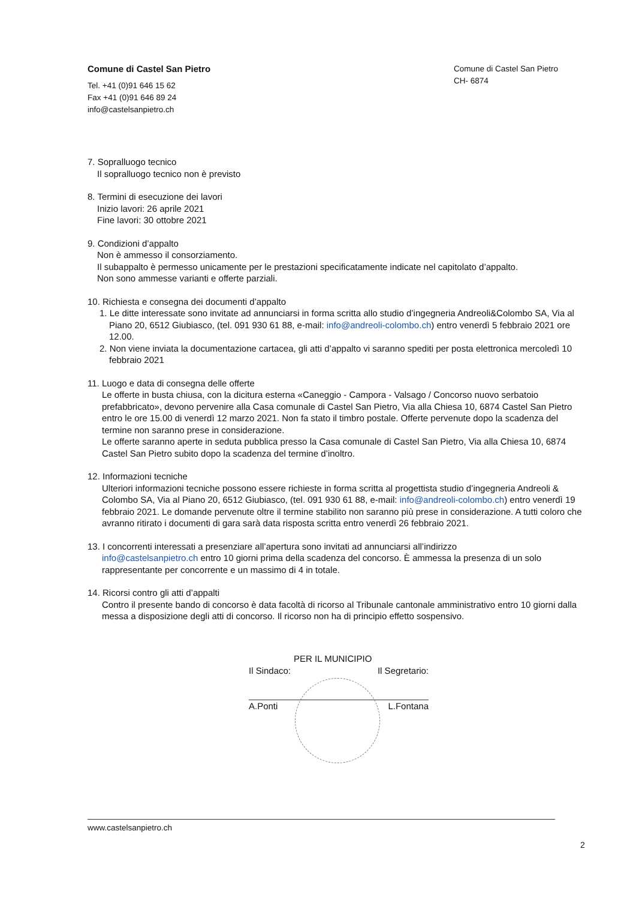Comune di Castel San Pietro
Tel. +41 (0)91 646 15 62
Fax +41 (0)91 646 89 24
info@castelsanpietro.ch
Comune di Castel San Pietro
CH- 6874
7. Sopralluogo tecnico
Il sopralluogo tecnico non è previsto
8. Termini di esecuzione dei lavori
Inizio lavori: 26 aprile 2021
Fine lavori: 30 ottobre 2021
9. Condizioni d’appalto
Non è ammesso il consorziamento.
Il subappalto è permesso unicamente per le prestazioni specificatamente indicate nel capitolato d’appalto.
Non sono ammesse varianti e offerte parziali.
10. Richiesta e consegna dei documenti d’appalto
1. Le ditte interessate sono invitate ad annunciarsi in forma scritta allo studio d’ingegneria Andreoli&Colombo SA, Via al Piano 20, 6512 Giubiasco, (tel. 091 930 61 88, e-mail: info@andreoli-colombo.ch) entro venerdì 5 febbraio 2021 ore 12.00.
2. Non viene inviata la documentazione cartacea, gli atti d’appalto vi saranno spediti per posta elettronica mercoledì 10 febbraio 2021
11. Luogo e data di consegna delle offerte
Le offerte in busta chiusa, con la dicitura esterna «Caneggio - Campora - Valsago / Concorso nuovo serbatoio prefabbricato», devono pervenire alla Casa comunale di Castel San Pietro, Via alla Chiesa 10, 6874 Castel San Pietro entro le ore 15.00 di venerdì 12 marzo 2021. Non fa stato il timbro postale. Offerte pervenute dopo la scadenza del termine non saranno prese in considerazione.
Le offerte saranno aperte in seduta pubblica presso la Casa comunale di Castel San Pietro, Via alla Chiesa 10, 6874 Castel San Pietro subito dopo la scadenza del termine d’inoltro.
12. Informazioni tecniche
Ulteriori informazioni tecniche possono essere richieste in forma scritta al progettista studio d’ingegneria Andreoli & Colombo SA, Via al Piano 20, 6512 Giubiasco, (tel. 091 930 61 88, e-mail: info@andreoli-colombo.ch) entro venerdì 19 febbraio 2021. Le domande pervenute oltre il termine stabilito non saranno più prese in considerazione. A tutti coloro che avranno ritirato i documenti di gara sarà data risposta scritta entro venerdì 26 febbraio 2021.
13. I concorrenti interessati a presenziare all’apertura sono invitati ad annunciarsi all’indirizzo
info@castelsanpietro.ch entro 10 giorni prima della scadenza del concorso. È ammessa la presenza di un solo rappresentante per concorrente e un massimo di 4 in totale.
14. Ricorsi contro gli atti d’appalti
Contro il presente bando di concorso è data facoltà di ricorso al Tribunale cantonale amministrativo entro 10 giorni dalla messa a disposizione degli atti di concorso. Il ricorso non ha di principio effetto sospensivo.
PER IL MUNICIPIO
Il Sindaco: Il Segretario:
A.Ponti L.Fontana
www.castelsanpietro.ch
2